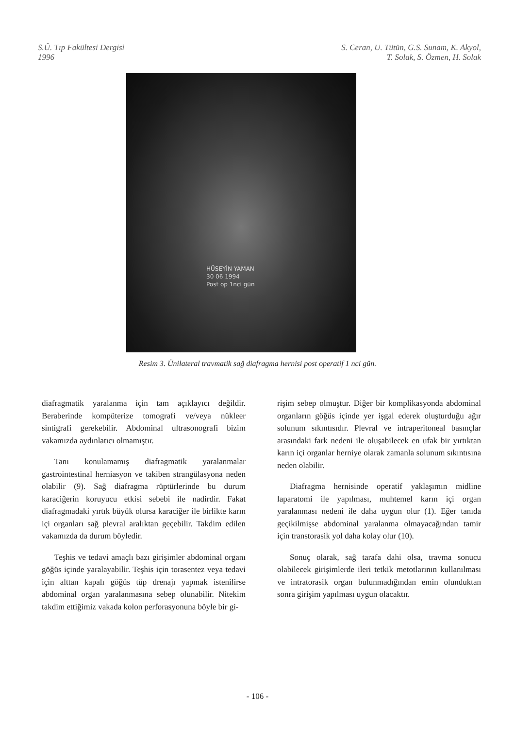S.Ü. Tıp Fakültesi Dergisi
1996
S. Ceran, U. Tütün, G.S. Sunam, K. Akyol,
T. Solak, S. Özmen, H. Solak
HÜSEYİN YAMAN
30 06 1994
Post op 1nci gün
Resim 3. Ünilateral travmatik sağ diafragma hernisi post operatif 1 nci gün.
diafragmatik yaralanma için tam açıklayıcı değildir. Beraberinde kompüterize tomografi ve/veya nükleer sintigrafi gerekebilir. Abdominal ultrasonografi bizim vakamızda aydınlatıcı olmamıştır.
Tanı konulamamış diafragmatik yaralanmalar gastrointestinal herniasyon ve takiben strangülasyona neden olabilir (9). Sağ diafragma rüptürlerinde bu durum karaciğerin koruyucu etkisi sebebi ile nadirdir. Fakat diafragmadaki yırtık büyük olursa karaciğer ile birlikte karın içi organları sağ plevral aralıktan geçebilir. Takdim edilen vakamızda da durum böyledir.
Teşhis ve tedavi amaçlı bazı girişimler abdominal organı göğüs içinde yaralayabilir. Teşhis için torasentez veya tedavi için alttan kapalı göğüs tüp drenajı yapmak istenilirse abdominal organ yaralanmasına sebep olunabilir. Nitekim takdim ettiğimiz vakada kolon perforasyonuna böyle bir gi-
rişim sebep olmuştur. Diğer bir komplikasyonda abdominal organların göğüs içinde yer işgal ederek oluşturduğu ağır solunum sıkıntısıdır. Plevral ve intraperitoneal basınçlar arasındaki fark nedeni ile oluşabilecek en ufak bir yırtıktan karın içi organlar herniye olarak zamanla solunum sıkıntısına neden olabilir.
Diafragma hernisinde operatif yaklaşımın midline laparatomi ile yapılması, muhtemel karın içi organ yaralanması nedeni ile daha uygun olur (1). Eğer tanıda geçikilmişse abdominal yaralanma olmayacağından tamir için transtorasik yol daha kolay olur (10).
Sonuç olarak, sağ tarafa dahi olsa, travma sonucu olabilecek girişimlerde ileri tetkik metotlarının kullanılması ve intratorasik organ bulunmadığından emin olunduktan sonra girişim yapılması uygun olacaktır.
- 106 -